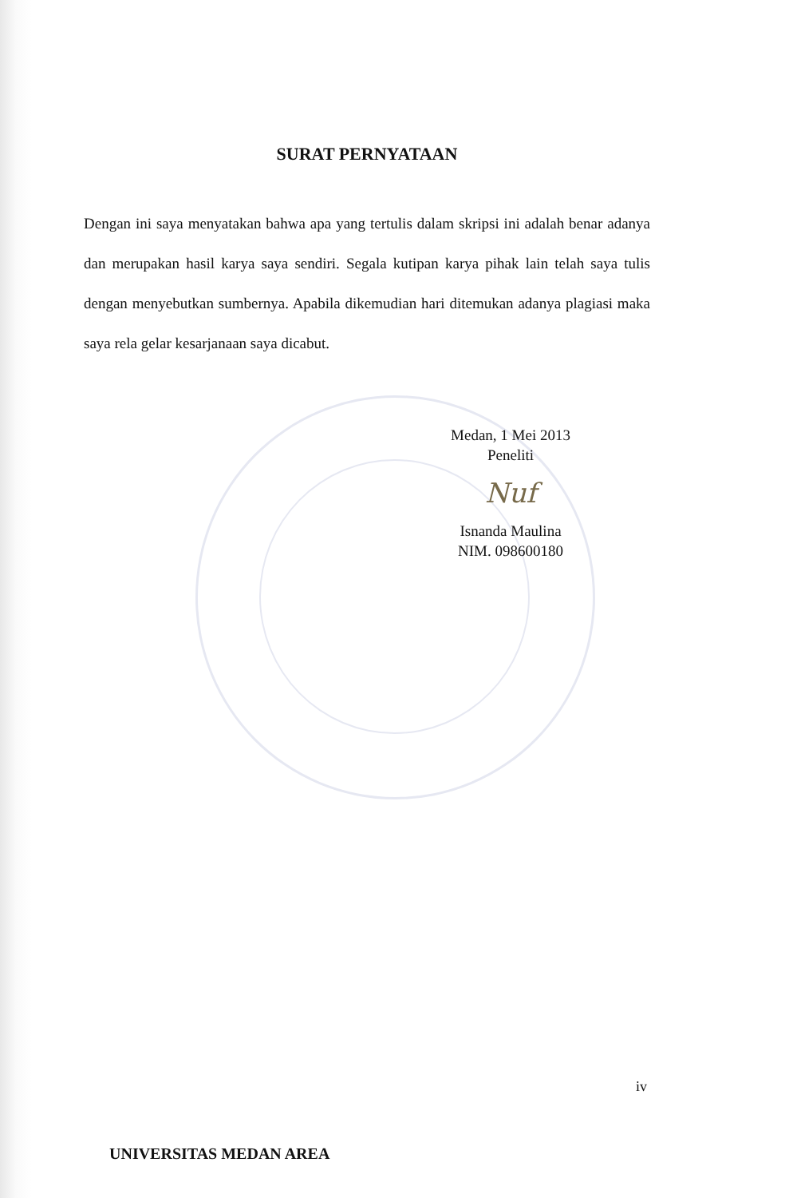SURAT PERNYATAAN
Dengan ini saya menyatakan bahwa apa yang tertulis dalam skripsi ini adalah benar adanya dan merupakan hasil karya saya sendiri. Segala kutipan karya pihak lain telah saya tulis dengan menyebutkan sumbernya. Apabila dikemudian hari ditemukan adanya plagiasi maka saya rela gelar kesarjanaan saya dicabut.
Medan, 1 Mei 2013
Peneliti
Nuf
Isnanda Maulina
NIM. 098600180
iv
UNIVERSITAS MEDAN AREA